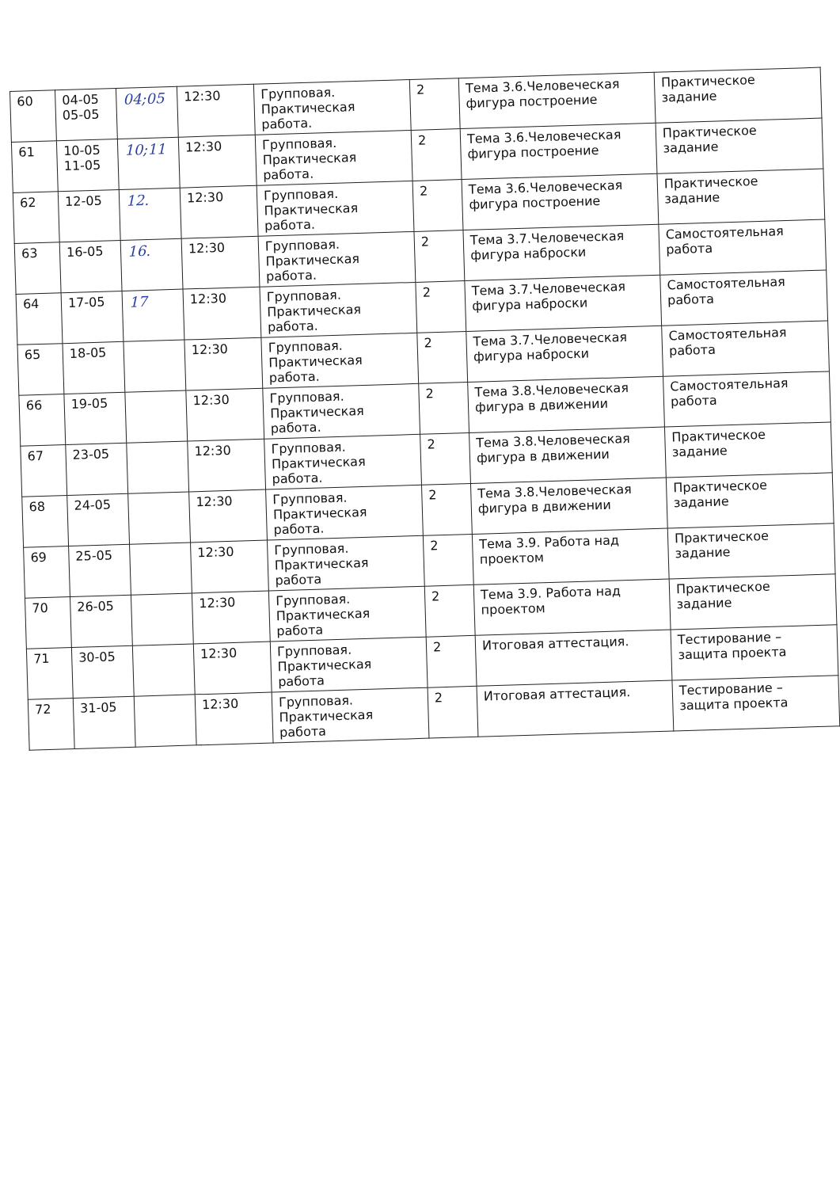| 60 | 04-05 05-05 | 04;05 | 12:30 | Групповая. Практическая работа. | 2 | Тема 3.6.Человеческая фигура построение | Практическое задание |
| 61 | 10-05 11-05 | 10;11 | 12:30 | Групповая. Практическая работа. | 2 | Тема 3.6.Человеческая фигура построение | Практическое задание |
| 62 | 12-05 | 12. | 12:30 | Групповая. Практическая работа. | 2 | Тема 3.6.Человеческая фигура построение | Практическое задание |
| 63 | 16-05 | 16. | 12:30 | Групповая. Практическая работа. | 2 | Тема 3.7.Человеческая фигура наброски | Самостоятельная работа |
| 64 | 17-05 | 17 | 12:30 | Групповая. Практическая работа. | 2 | Тема 3.7.Человеческая фигура наброски | Самостоятельная работа |
| 65 | 18-05 | | 12:30 | Групповая. Практическая работа. | 2 | Тема 3.7.Человеческая фигура наброски | Самостоятельная работа |
| 66 | 19-05 | | 12:30 | Групповая. Практическая работа. | 2 | Тема 3.8.Человеческая фигура в движении | Самостоятельная работа |
| 67 | 23-05 | | 12:30 | Групповая. Практическая работа. | 2 | Тема 3.8.Человеческая фигура в движении | Практическое задание |
| 68 | 24-05 | | 12:30 | Групповая. Практическая работа. | 2 | Тема 3.8.Человеческая фигура в движении | Практическое задание |
| 69 | 25-05 | | 12:30 | Групповая. Практическая работа | 2 | Тема 3.9. Работа над проектом | Практическое задание |
| 70 | 26-05 | | 12:30 | Групповая. Практическая работа | 2 | Тема 3.9. Работа над проектом | Практическое задание |
| 71 | 30-05 | | 12:30 | Групповая. Практическая работа | 2 | Итоговая аттестация. | Тестирование – защита проекта |
| 72 | 31-05 | | 12:30 | Групповая. Практическая работа | 2 | Итоговая аттестация. | Тестирование – защита проекта |